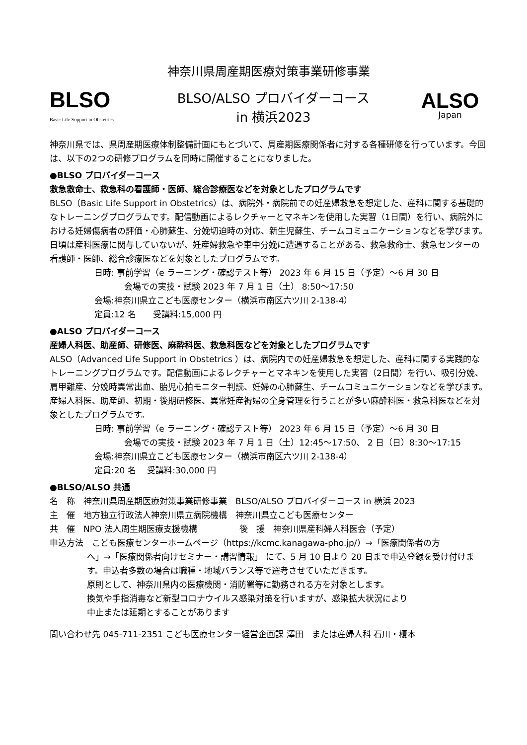神奈川県周産期医療対策事業研修事業
BLSO
Basic Life Support in Obstetrics
BLSO/ALSO プロバイダーコース
in 横浜2023
ALSO
Japan
神奈川県では、県周産期医療体制整備計画にもとづいて、周産期医療関係者に対する各種研修を行っています。今回は、以下の2つの研修プログラムを同時に開催することになりました。
●BLSO プロバイダーコース
救急救命士、救急科の看護師・医師、総合診療医などを対象としたプログラムです
BLSO（Basic Life Support in Obstetrics）は、病院外・病院前での妊産婦救急を想定した、産科に関する基礎的なトレーニングプログラムです。配信動画によるレクチャーとマネキンを使用した実習（1日間）を行い、病院外における妊婦傷病者の評価・心肺蘇生、分娩切迫時の対応、新生児蘇生、チームコミュニケーションなどを学びます。日頃は産科医療に関与していないが、妊産婦救急や車中分娩に遭遇することがある、救急救命士、救急センターの看護師・医師、総合診療医などを対象としたプログラムです。
日時: 事前学習（e ラーニング・確認テスト等） 2023 年 6 月 15 日（予定）～6 月 30 日
会場での実技・試験 2023 年 7 月 1 日（土） 8:50～17:50
会場:神奈川県立こども医療センター（横浜市南区六ツ川 2-138-4）
定員:12 名　　受講料:15,000 円
●ALSO プロバイダーコース
産婦人科医、助産師、研修医、麻酔科医、救急科医などを対象としたプログラムです
ALSO（Advanced Life Support in Obstetrics ）は、病院内での妊産婦救急を想定した、産科に関する実践的なトレーニングプログラムです。配信動画によるレクチャーとマネキンを使用した実習（2日間）を行い、吸引分娩、肩甲難産、分娩時異常出血、胎児心拍モニター判読、妊婦の心肺蘇生、チームコミュニケーションなどを学びます。産婦人科医、助産師、初期・後期研修医、異常妊産褥婦の全身管理を行うことが多い麻酔科医・救急科医などを対象としたプログラムです。
日時: 事前学習（e ラーニング・確認テスト等） 2023 年 6 月 15 日（予定）～6 月 30 日
会場での実技・試験 2023 年 7 月 1 日（土）12:45～17:50、 2 日（日）8:30～17:15
会場:神奈川県立こども医療センター（横浜市南区六ツ川 2-138-4）
定員:20 名　 受講料:30,000 円
●BLSO/ALSO 共通
名　称　神奈川県周産期医療対策事業研修事業　BLSO/ALSO プロバイダーコース in 横浜 2023
主　催　地方独立行政法人神奈川県立病院機構　神奈川県立こども医療センター
共　催　NPO 法人周生期医療支援機構　　　　　後　援　神奈川県産科婦人科医会（予定）
申込方法　こども医療センターホームページ（https://kcmc.kanagawa-pho.jp/）→「医療関係者の方
へ」→「医療関係者向けセミナー・講習情報」 にて、5 月 10 日より 20 日まで申込登録を受け付けます。申込者多数の場合は職種・地域バランス等で選考させていただきます。
原則として、神奈川県内の医療機関・消防署等に勤務される方を対象とします。
換気や手指消毒など新型コロナウイルス感染対策を行いますが、感染拡大状況により
中止または延期とすることがあります
問い合わせ先 045-711-2351 こども医療センター経営企画課 澤田　または産婦人科 石川・榎本